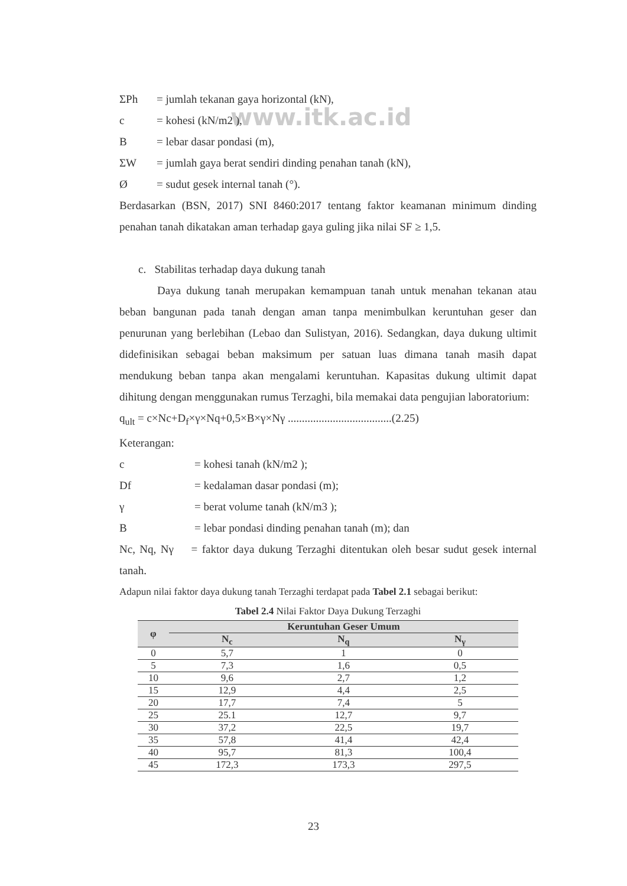www.itk.ac.id
ΣPh = jumlah tekanan gaya horizontal (kN),
c = kohesi (kN/m2 ),
B = lebar dasar pondasi (m),
ΣW = jumlah gaya berat sendiri dinding penahan tanah (kN),
Ø = sudut gesek internal tanah (°).
Berdasarkan (BSN, 2017) SNI 8460:2017 tentang faktor keamanan minimum dinding penahan tanah dikatakan aman terhadap gaya guling jika nilai SF ≥ 1,5.
c. Stabilitas terhadap daya dukung tanah
Daya dukung tanah merupakan kemampuan tanah untuk menahan tekanan atau beban bangunan pada tanah dengan aman tanpa menimbulkan keruntuhan geser dan penurunan yang berlebihan (Lebao dan Sulistyan, 2016). Sedangkan, daya dukung ultimit didefinisikan sebagai beban maksimum per satuan luas dimana tanah masih dapat mendukung beban tanpa akan mengalami keruntuhan. Kapasitas dukung ultimit dapat dihitung dengan menggunakan rumus Terzaghi, bila memakai data pengujian laboratorium:
q<sub>ult</sub> = c×Nc+D<sub>f</sub>×γ×Nq+0,5×B×γ×Nγ .....................................(2.25)
Keterangan:
c = kohesi tanah (kN/m2 );
Df = kedalaman dasar pondasi (m);
γ = berat volume tanah (kN/m3 );
B = lebar pondasi dinding penahan tanah (m); dan
Nc, Nq, Nγ = faktor daya dukung Terzaghi ditentukan oleh besar sudut gesek internal tanah.
Adapun nilai faktor daya dukung tanah Terzaghi terdapat pada Tabel 2.1 sebagai berikut:
Tabel 2.4 Nilai Faktor Daya Dukung Terzaghi
| φ | Keruntuhan Geser Umum | | |
| --- | --- | --- | --- |
| | N<sub>c</sub> | N<sub>q</sub> | N<sub>γ</sub> |
| 0 | 5,7 | 1 | 0 |
| 5 | 7,3 | 1,6 | 0,5 |
| 10 | 9,6 | 2,7 | 1,2 |
| 15 | 12,9 | 4,4 | 2,5 |
| 20 | 17,7 | 7,4 | 5 |
| 25 | 25.1 | 12,7 | 9,7 |
| 30 | 37,2 | 22,5 | 19,7 |
| 35 | 57,8 | 41,4 | 42,4 |
| 40 | 95,7 | 81,3 | 100,4 |
| 45 | 172,3 | 173,3 | 297,5 |
23